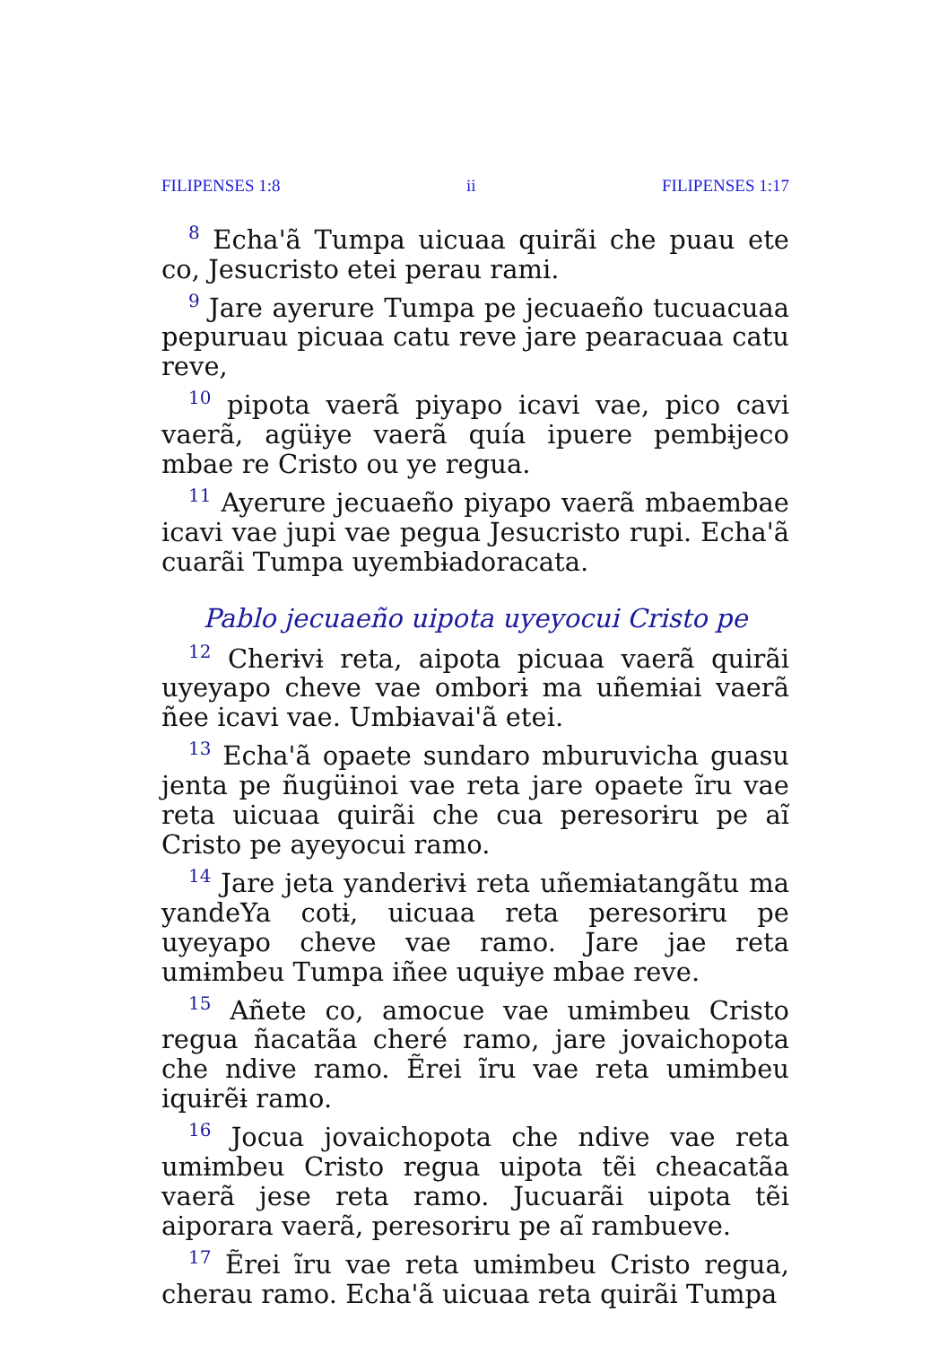FILIPENSES 1:8 ii FILIPENSES 1:17
<sup>8</sup> Echa'ã Tumpa uicuaa quirãi che puau ete co, Jesucristo etei perau rami.
<sup>9</sup> Jare ayerure Tumpa pe jecuaeño tucuacuaa pepuruau picuaa catu reve jare pearacuaa catu reve,
<sup>10</sup> pipota vaerã piyapo icavi vae, pico cavi vaerã, agüɨye vaerã quía ipuere pembɨjeco mbae re Cristo ou ye regua.
<sup>11</sup> Ayerure jecuaeño piyapo vaerã mbaembae icavi vae jupi vae pegua Jesucristo rupi. Echa'ã cuarãi Tumpa uyembɨadoracata.
Pablo jecuaeño uipota uyeyocui Cristo pe
<sup>12</sup> Cherɨvɨ reta, aipota picuaa vaerã quirãi uyeyapo cheve vae omborɨ ma uñemɨai vaerã ñee icavi vae. Umbɨavai'ã etei.
<sup>13</sup> Echa'ã opaete sundaro mburuvicha guasu jenta pe ñugüɨnoi vae reta jare opaete ĩru vae reta uicuaa quirãi che cua peresorɨru pe aĩ Cristo pe ayeyocui ramo.
<sup>14</sup> Jare jeta yanderɨvɨ reta uñemɨatangãtu ma yandeYa cotɨ, uicuaa reta peresorɨru pe uyeyapo cheve vae ramo. Jare jae reta umɨmbeu Tumpa iñee uquɨye mbae reve.
<sup>15</sup> Añete co, amocue vae umɨmbeu Cristo regua ñacatãa cheré ramo, jare jovaichopota che ndive ramo. Ẽrei ĩru vae reta umɨmbeu iquɨrẽɨ ramo.
<sup>16</sup> Jocua jovaichopota che ndive vae reta umɨmbeu Cristo regua uipota tẽi cheacatãa vaerã jese reta ramo. Jucuarãi uipota tẽi aiporara vaerã, peresorɨru pe aĩ rambueve.
<sup>17</sup> Ẽrei ĩru vae reta umɨmbeu Cristo regua, cherau ramo. Echa'ã uicuaa reta quirãi Tumpa